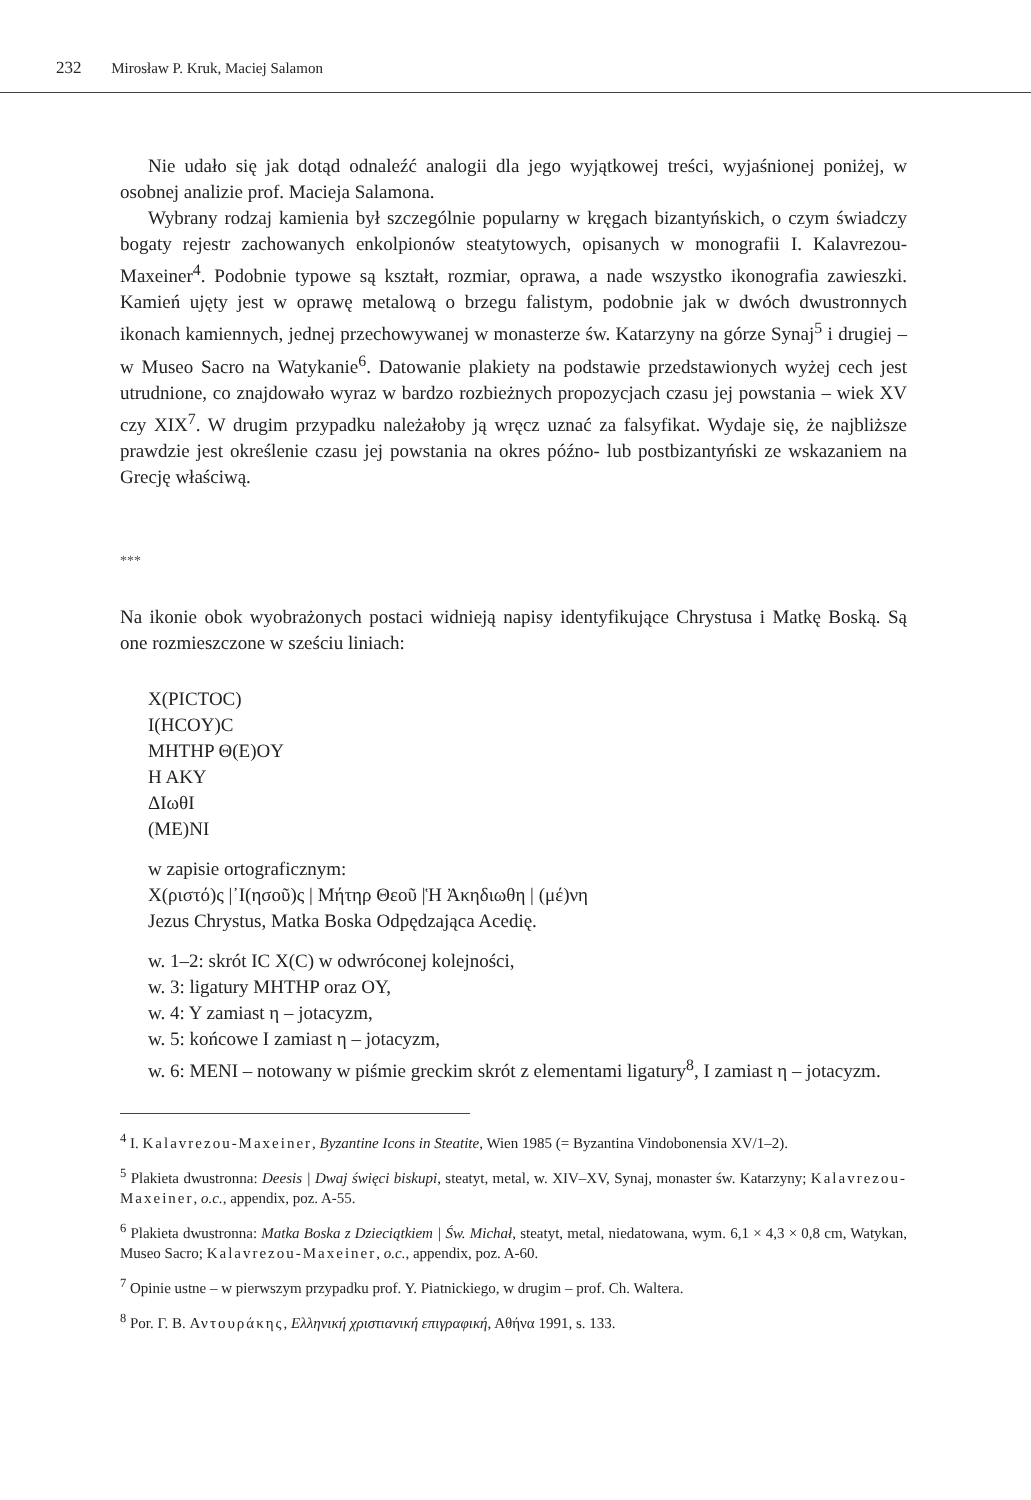232 Mirosław P. Kruk, Maciej Salamon
Nie udało się jak dotąd odnaleźć analogii dla jego wyjątkowej treści, wyjaśnionej poniżej, w osobnej analizie prof. Macieja Salamona.
Wybrany rodzaj kamienia był szczególnie popularny w kręgach bizantyńskich, o czym świadczy bogaty rejestr zachowanych enkolpionów steatytowych, opisanych w monografii I. Kalavrezou-Maxeiner<sup>4</sup>. Podobnie typowe są kształt, rozmiar, oprawa, a nade wszystko ikonografia zawieszki. Kamień ujęty jest w oprawę metalową o brzegu falistym, podobnie jak w dwóch dwustronnych ikonach kamiennych, jednej przechowywanej w monasterze św. Katarzyny na górze Synaj<sup>5</sup> i drugiej – w Museo Sacro na Watykanie<sup>6</sup>. Datowanie plakiety na podstawie przedstawionych wyżej cech jest utrudnione, co znajdowało wyraz w bardzo rozbieżnych propozycjach czasu jej powstania – wiek XV czy XIX<sup>7</sup>. W drugim przypadku należałoby ją wręcz uznać za falsyfikat. Wydaje się, że najbliższe prawdzie jest określenie czasu jej powstania na okres późno- lub postbizantyński ze wskazaniem na Grecję właściwą.
***
Na ikonie obok wyobrażonych postaci widnieją napisy identyfikujące Chrystusa i Matkę Boską. Są one rozmieszczone w sześciu liniach:
X(PICTOC)
I(HCOY)C
MHTHP Θ(E)OY
H AKY
ΔIωθI
(ME)NI
w zapisie ortograficznym:
Χ(ριστό)ς |᾿Ι(ησοῦ)ς | Μήτηρ Θεοῦ |Ἡ Ἀκηδιωθη | (μέ)νη
Jezus Chrystus, Matka Boska Odpędzająca Acedię.
w. 1–2: skrót IC X(C) w odwróconej kolejności,
w. 3: ligatury MHTHP oraz OY,
w. 4: Y zamiast η – jotacyzm,
w. 5: końcowe I zamiast η – jotacyzm,
w. 6: MENI – notowany w piśmie greckim skrót z elementami ligatury<sup>8</sup>, I zamiast η – jotacyzm.
<sup>4</sup> I. Kalavrezou-Maxeiner, Byzantine Icons in Steatite, Wien 1985 (= Byzantina Vindobonensia XV/1–2).
<sup>5</sup> Plakieta dwustronna: Deesis | Dwaj święci biskupi, steatyt, metal, w. XIV–XV, Synaj, monaster św. Katarzyny; Kalavrezou-Maxeiner, o.c., appendix, poz. A-55.
<sup>6</sup> Plakieta dwustronna: Matka Boska z Dzieciątkiem | Św. Michał, steatyt, metal, niedatowana, wym. 6,1 × 4,3 × 0,8 cm, Watykan, Museo Sacro; Kalavrezou-Maxeiner, o.c., appendix, poz. A-60.
<sup>7</sup> Opinie ustne – w pierwszym przypadku prof. Y. Piatnickiego, w drugim – prof. Ch. Waltera.
<sup>8</sup> Por. Γ. Β. Αντουράκης, Ελληνική χριστιανική επιγραφική, Αθήνα 1991, s. 133.